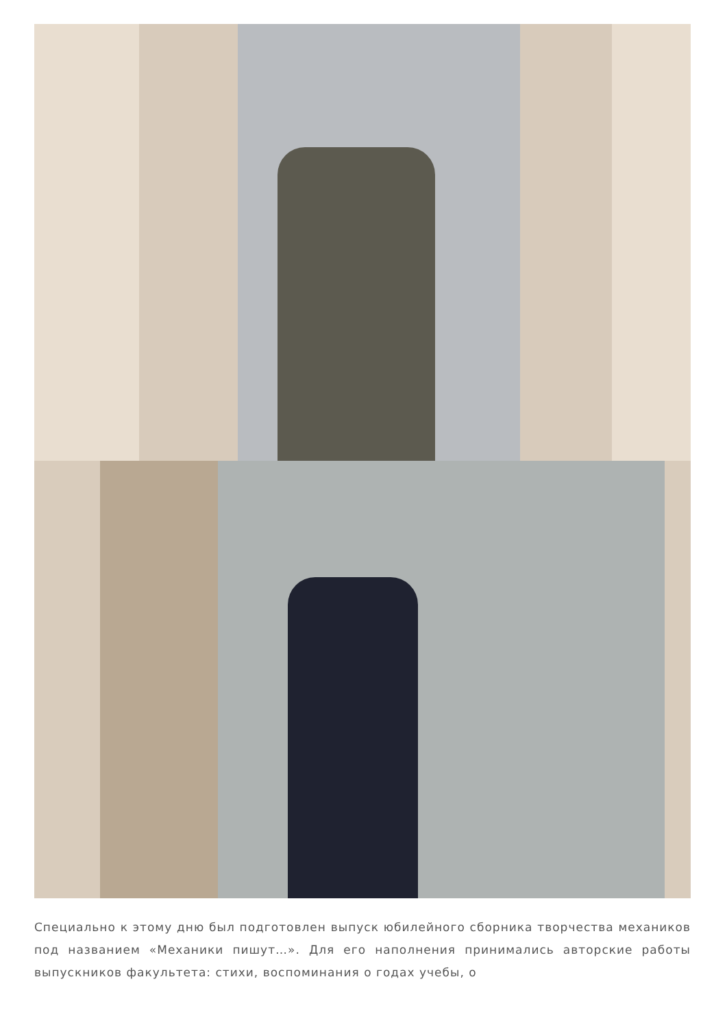Специально к этому дню был подготовлен выпуск юбилейного сборника творчества механиков под названием «Механики пишут…». Для его наполнения принимались авторские работы выпускников факультета: стихи, воспоминания о годах учебы, о